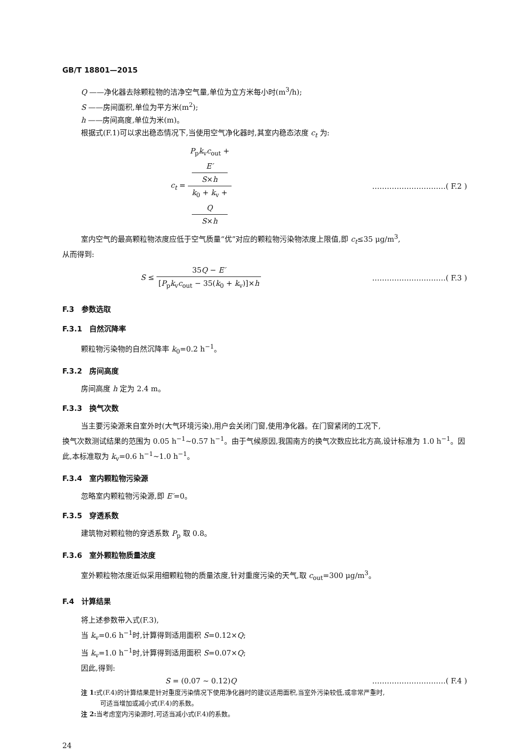GB/T 18801—2015
Q ——净化器去除颗粒物的洁净空气量,单位为立方米每小时(m<sup>3</sup>/h);
S ——房间面积,单位为平方米(m<sup>2</sup>);
h ——房间高度,单位为米(m)。
根据式(F.1)可以求出稳态情况下,当使用空气净化器时,其室内稳态浓度 c<sub>t</sub> 为:
c<sub>t</sub> = P<sub>p</sub>k<sub>v</sub>c<sub>out</sub> +
E′
S×h k<sub>0</sub> + k<sub>v</sub> +
Q
S×h
…………………………( F.2 )
室内空气的最高颗粒物浓度应低于空气质量“优”对应的颗粒物污染物浓度上限值,即 c<sub>t</sub>≤35 μg/m<sup>3</sup>,
从而得到:
S ≤ 35Q − E′ [P<sub>p</sub>k<sub>v</sub>c<sub>out</sub> − 35(k<sub>0</sub> + k<sub>v</sub>)]×h
…………………………( F.3 )
F.3　参数选取
F.3.1　自然沉降率
颗粒物污染物的自然沉降率 k<sub>0</sub>=0.2 h<sup>−1</sup>。
F.3.2　房间高度
房间高度 h 定为 2.4 m。
F.3.3　换气次数
当主要污染源来自室外时(大气环境污染),用户会关闭门窗,使用净化器。在门窗紧闭的工况下,
换气次数测试结果的范围为 0.05 h<sup>−1</sup>~0.57 h<sup>−1</sup>。由于气候原因,我国南方的换气次数应比北方高,设计标准为 1.0 h<sup>−1</sup>。因此,本标准取为 k<sub>v</sub>=0.6 h<sup>−1</sup>~1.0 h<sup>−1</sup>。
F.3.4　室内颗粒物污染源
忽略室内颗粒物污染源,即 E′=0。
F.3.5　穿透系数
建筑物对颗粒物的穿透系数 P<sub>p</sub> 取 0.8。
F.3.6　室外颗粒物质量浓度
室外颗粒物浓度近似采用细颗粒物的质量浓度,针对重度污染的天气,取 c<sub>out</sub>=300 μg/m<sup>3</sup>。
F.4　计算结果
将上述参数带入式(F.3),
当 k<sub>v</sub>=0.6 h<sup>−1</sup>时,计算得到适用面积 S=0.12×Q;
当 k<sub>v</sub>=1.0 h<sup>−1</sup>时,计算得到适用面积 S=0.07×Q;
因此,得到:
S = (0.07 ~ 0.12)Q …………………………( F.4 )
注 1: 式(F.4)的计算结果是针对重度污染情况下使用净化器时的建议适用面积,当室外污染较低,或非常严重时,
　　　可适当增加或减小式(F.4)的系数。
注 2: 当考虑室内污染源时,可适当减小式(F.4)的系数。
24